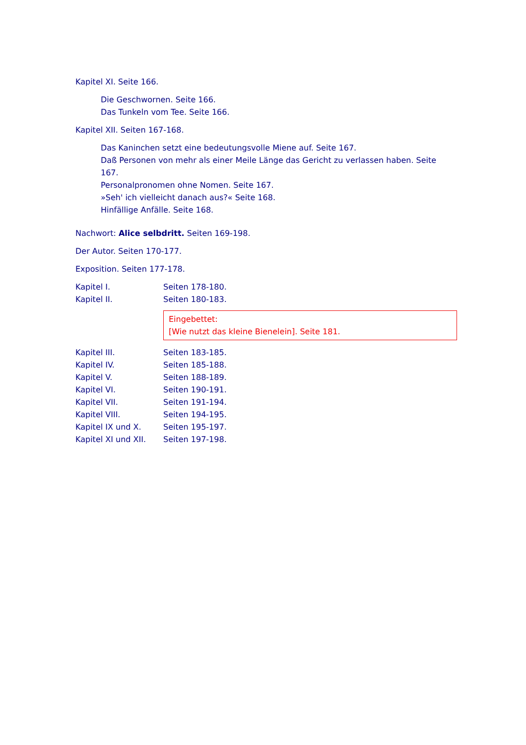Kapitel XI. Seite 166.
Die Geschwornen. Seite 166.
Das Tunkeln vom Tee. Seite 166.
Kapitel XII. Seiten 167-168.
Das Kaninchen setzt eine bedeutungsvolle Miene auf. Seite 167.
Daß Personen von mehr als einer Meile Länge das Gericht zu verlassen haben. Seite 167.
Personalpronomen ohne Nomen. Seite 167.
»Seh' ich vielleicht danach aus?« Seite 168.
Hinfällige Anfälle. Seite 168.
Nachwort: Alice selbdritt. Seiten 169-198.
Der Autor. Seiten 170-177.
Exposition. Seiten 177-178.
| Kapitel I. | Seiten 178-180. |
| Kapitel II. | Seiten 180-183. |
| | Eingebettet: [Wie nutzt das kleine Bienelein]. Seite 181. |
| Kapitel III. | Seiten 183-185. |
| Kapitel IV. | Seiten 185-188. |
| Kapitel V. | Seiten 188-189. |
| Kapitel VI. | Seiten 190-191. |
| Kapitel VII. | Seiten 191-194. |
| Kapitel VIII. | Seiten 194-195. |
| Kapitel IX und X. | Seiten 195-197. |
| Kapitel XI und XII. | Seiten 197-198. |